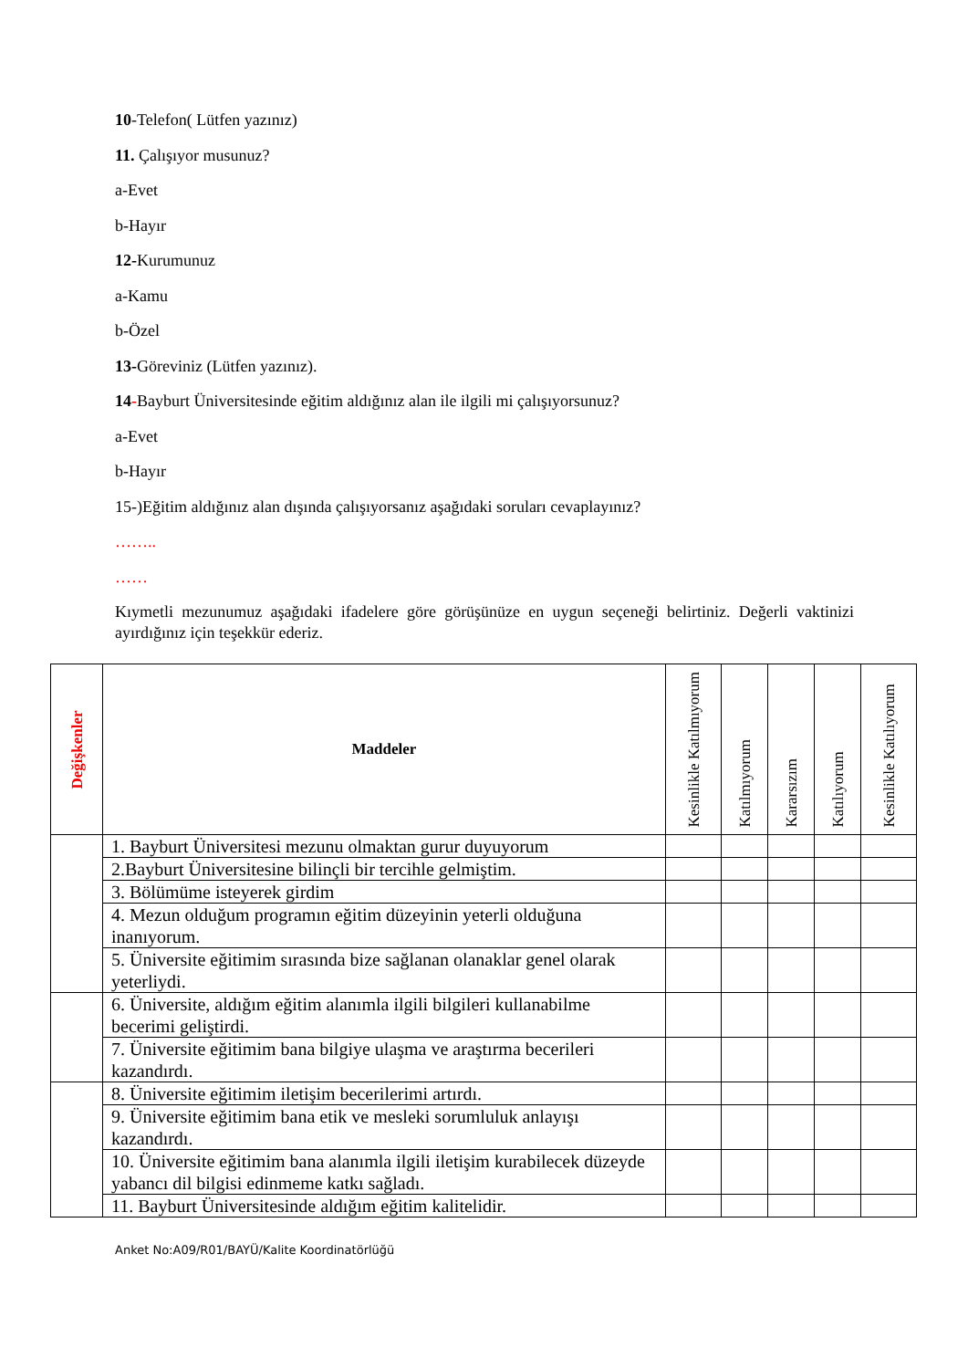10-Telefon( Lütfen yazınız)
11. Çalışıyor musunuz?
a-Evet
b-Hayır
12-Kurumunuz
a-Kamu
b-Özel
13-Göreviniz (Lütfen yazınız).
14-Bayburt Üniversitesinde eğitim aldığınız alan ile ilgili mi çalışıyorsunuz?
a-Evet
b-Hayır
15-)Eğitim aldığınız alan dışında çalışıyorsanız aşağıdaki soruları cevaplayınız?
……..
……
Kıymetli mezunumuz aşağıdaki ifadelere göre görüşünüze en uygun seçeneği belirtiniz. Değerli vaktinizi ayırdığınız için teşekkür ederiz.
| Değişkenler | Maddeler | Kesinlikle Katılmıyorum | Katılmıyorum | Kararsızım | Katılıyorum | Kesinlikle Katılıyorum |
| --- | --- | --- | --- | --- | --- | --- |
| | 1. Bayburt Üniversitesi mezunu olmaktan gurur duyuyorum | | | | | |
| | 2.Bayburt Üniversitesine bilinçli bir tercihle gelmiştim. | | | | | |
| | 3. Bölümüme isteyerek girdim | | | | | |
| | 4. Mezun olduğum programın eğitim düzeyinin yeterli olduğuna inanıyorum. | | | | | |
| | 5. Üniversite eğitimim sırasında bize sağlanan olanaklar genel olarak yeterliydi. | | | | | |
| | 6. Üniversite, aldığım eğitim alanımla ilgili bilgileri kullanabilme becerimi geliştirdi. | | | | | |
| | 7. Üniversite eğitimim bana bilgiye ulaşma ve araştırma becerileri kazandırdı. | | | | | |
| | 8. Üniversite eğitimim iletişim becerilerimi artırdı. | | | | | |
| | 9. Üniversite eğitimim bana etik ve mesleki sorumluluk anlayışı kazandırdı. | | | | | |
| | 10. Üniversite eğitimim bana alanımla ilgili iletişim kurabilecek düzeyde yabancı dil bilgisi edinmeme katkı sağladı. | | | | | |
| | 11. Bayburt Üniversitesinde aldığım eğitim kalitelidir. | | | | | |
Anket No:A09/R01/BAYÜ/Kalite Koordinatörlüğü